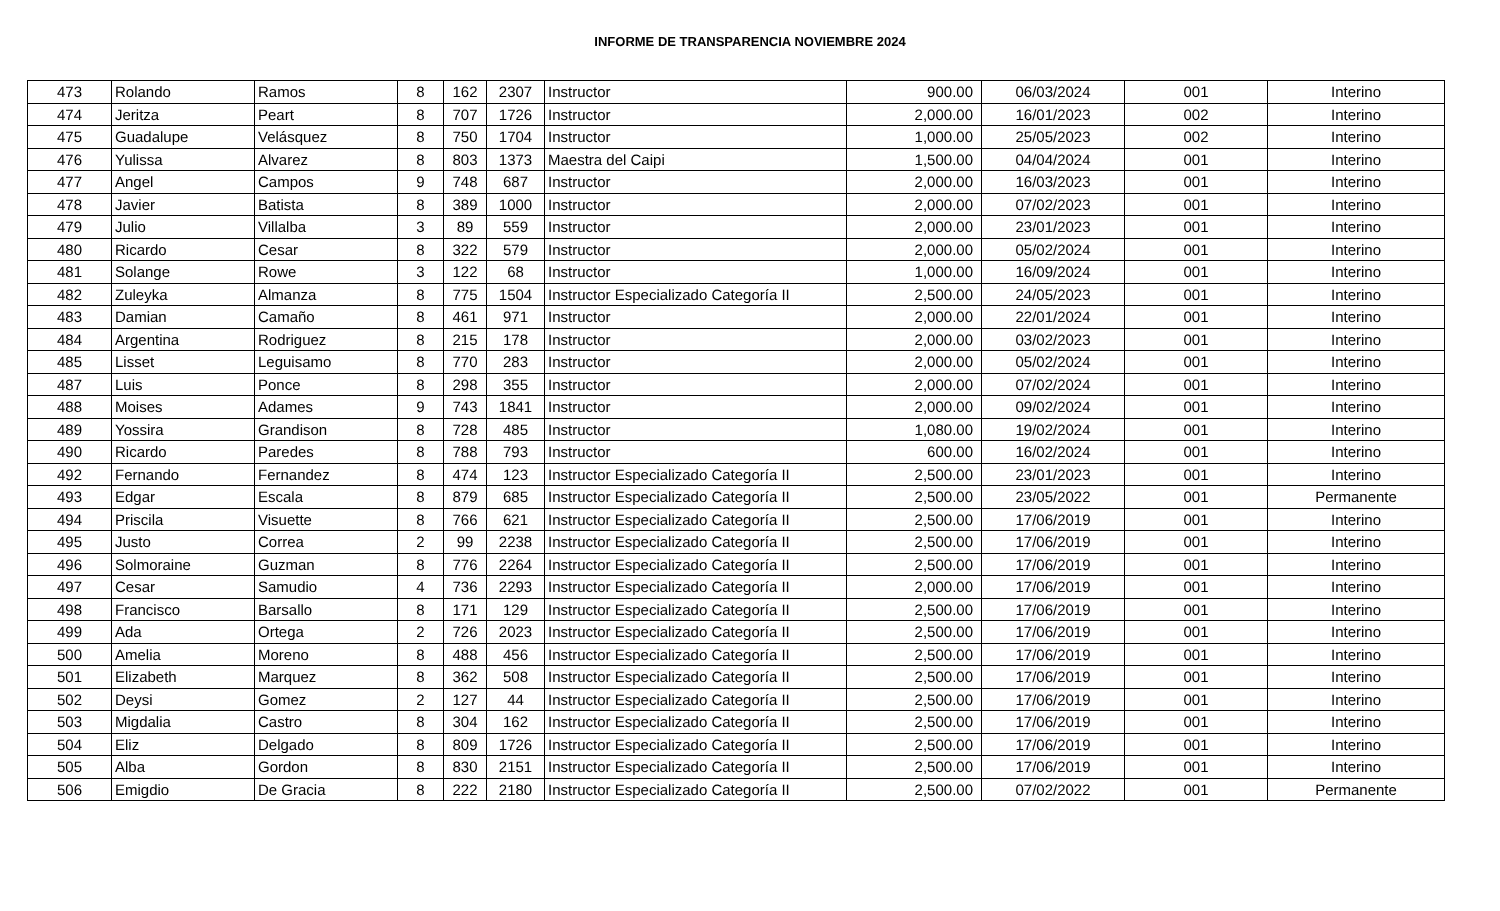INFORME DE TRANSPARENCIA NOVIEMBRE 2024
| 473 | Rolando | Ramos | 8 | 162 | 2307 | Instructor | 900.00 | 06/03/2024 | 001 | Interino |
| 474 | Jeritza | Peart | 8 | 707 | 1726 | Instructor | 2,000.00 | 16/01/2023 | 002 | Interino |
| 475 | Guadalupe | Velásquez | 8 | 750 | 1704 | Instructor | 1,000.00 | 25/05/2023 | 002 | Interino |
| 476 | Yulissa | Alvarez | 8 | 803 | 1373 | Maestra del Caipi | 1,500.00 | 04/04/2024 | 001 | Interino |
| 477 | Angel | Campos | 9 | 748 | 687 | Instructor | 2,000.00 | 16/03/2023 | 001 | Interino |
| 478 | Javier | Batista | 8 | 389 | 1000 | Instructor | 2,000.00 | 07/02/2023 | 001 | Interino |
| 479 | Julio | Villalba | 3 | 89 | 559 | Instructor | 2,000.00 | 23/01/2023 | 001 | Interino |
| 480 | Ricardo | Cesar | 8 | 322 | 579 | Instructor | 2,000.00 | 05/02/2024 | 001 | Interino |
| 481 | Solange | Rowe | 3 | 122 | 68 | Instructor | 1,000.00 | 16/09/2024 | 001 | Interino |
| 482 | Zuleyka | Almanza | 8 | 775 | 1504 | Instructor Especializado Categoría II | 2,500.00 | 24/05/2023 | 001 | Interino |
| 483 | Damian | Camaño | 8 | 461 | 971 | Instructor | 2,000.00 | 22/01/2024 | 001 | Interino |
| 484 | Argentina | Rodriguez | 8 | 215 | 178 | Instructor | 2,000.00 | 03/02/2023 | 001 | Interino |
| 485 | Lisset | Leguisamo | 8 | 770 | 283 | Instructor | 2,000.00 | 05/02/2024 | 001 | Interino |
| 487 | Luis | Ponce | 8 | 298 | 355 | Instructor | 2,000.00 | 07/02/2024 | 001 | Interino |
| 488 | Moises | Adames | 9 | 743 | 1841 | Instructor | 2,000.00 | 09/02/2024 | 001 | Interino |
| 489 | Yossira | Grandison | 8 | 728 | 485 | Instructor | 1,080.00 | 19/02/2024 | 001 | Interino |
| 490 | Ricardo | Paredes | 8 | 788 | 793 | Instructor | 600.00 | 16/02/2024 | 001 | Interino |
| 492 | Fernando | Fernandez | 8 | 474 | 123 | Instructor Especializado Categoría II | 2,500.00 | 23/01/2023 | 001 | Interino |
| 493 | Edgar | Escala | 8 | 879 | 685 | Instructor Especializado Categoría II | 2,500.00 | 23/05/2022 | 001 | Permanente |
| 494 | Priscila | Visuette | 8 | 766 | 621 | Instructor Especializado Categoría II | 2,500.00 | 17/06/2019 | 001 | Interino |
| 495 | Justo | Correa | 2 | 99 | 2238 | Instructor Especializado Categoría II | 2,500.00 | 17/06/2019 | 001 | Interino |
| 496 | Solmoraine | Guzman | 8 | 776 | 2264 | Instructor Especializado Categoría II | 2,500.00 | 17/06/2019 | 001 | Interino |
| 497 | Cesar | Samudio | 4 | 736 | 2293 | Instructor Especializado Categoría II | 2,000.00 | 17/06/2019 | 001 | Interino |
| 498 | Francisco | Barsallo | 8 | 171 | 129 | Instructor Especializado Categoría II | 2,500.00 | 17/06/2019 | 001 | Interino |
| 499 | Ada | Ortega | 2 | 726 | 2023 | Instructor Especializado Categoría II | 2,500.00 | 17/06/2019 | 001 | Interino |
| 500 | Amelia | Moreno | 8 | 488 | 456 | Instructor Especializado Categoría II | 2,500.00 | 17/06/2019 | 001 | Interino |
| 501 | Elizabeth | Marquez | 8 | 362 | 508 | Instructor Especializado Categoría II | 2,500.00 | 17/06/2019 | 001 | Interino |
| 502 | Deysi | Gomez | 2 | 127 | 44 | Instructor Especializado Categoría II | 2,500.00 | 17/06/2019 | 001 | Interino |
| 503 | Migdalia | Castro | 8 | 304 | 162 | Instructor Especializado Categoría II | 2,500.00 | 17/06/2019 | 001 | Interino |
| 504 | Eliz | Delgado | 8 | 809 | 1726 | Instructor Especializado Categoría II | 2,500.00 | 17/06/2019 | 001 | Interino |
| 505 | Alba | Gordon | 8 | 830 | 2151 | Instructor Especializado Categoría II | 2,500.00 | 17/06/2019 | 001 | Interino |
| 506 | Emigdio | De Gracia | 8 | 222 | 2180 | Instructor Especializado Categoría II | 2,500.00 | 07/02/2022 | 001 | Permanente |